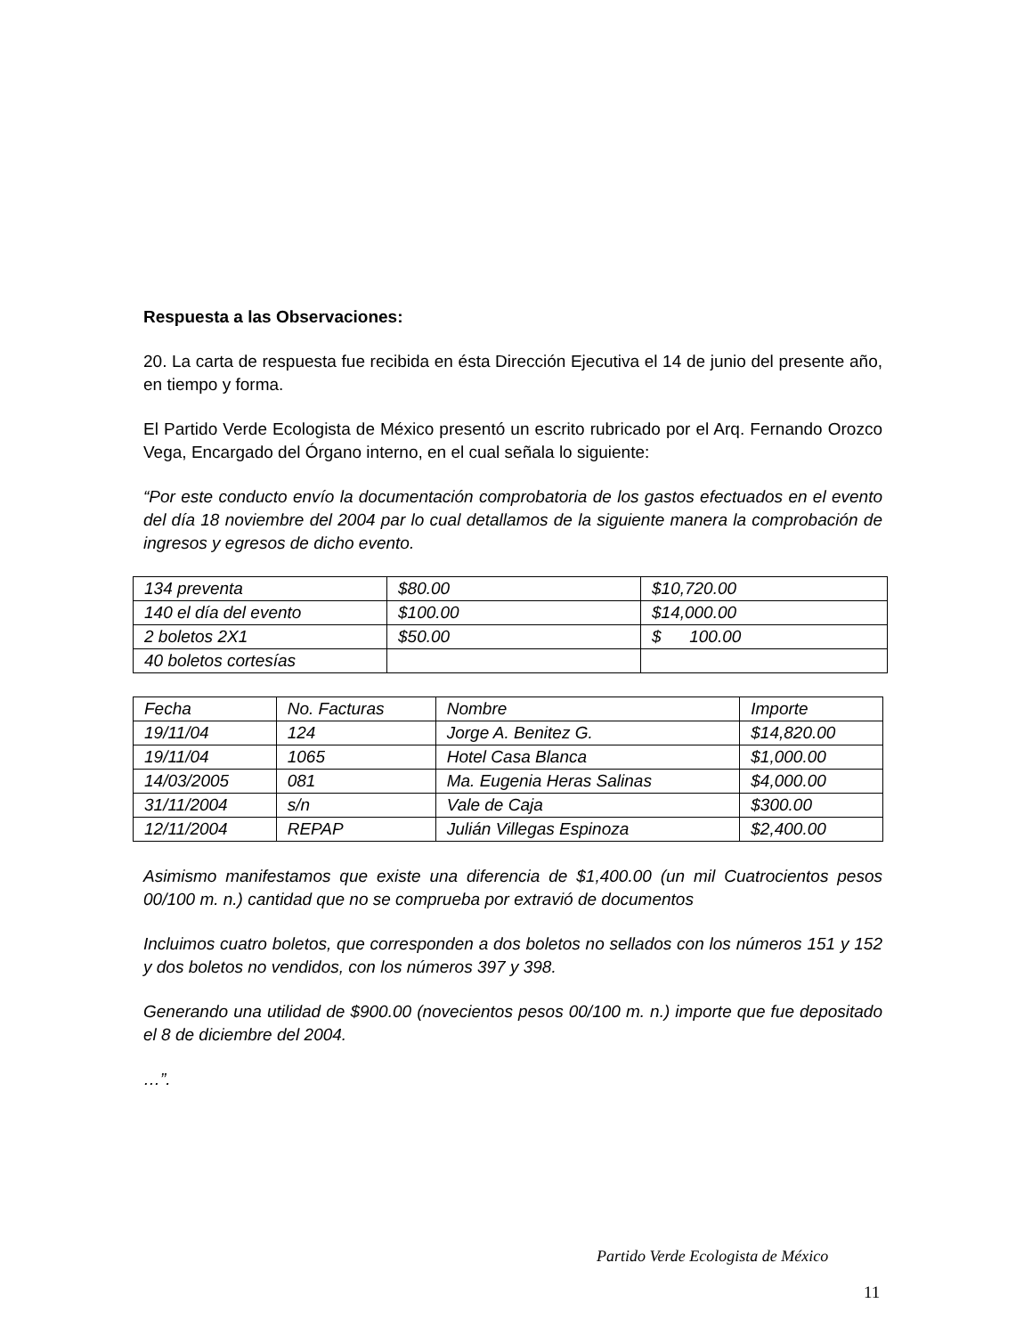Respuesta a las Observaciones:
20. La carta de respuesta fue recibida en ésta Dirección Ejecutiva el 14 de junio del presente año, en tiempo y forma.
El Partido Verde Ecologista de México presentó un escrito rubricado por el Arq. Fernando Orozco Vega, Encargado del Órgano interno, en el cual señala lo siguiente:
“Por este conducto envío la documentación comprobatoria de los gastos efectuados en el evento del día 18 noviembre del 2004 par lo cual detallamos de la siguiente manera la comprobación de ingresos y egresos de dicho evento.
| 134 preventa | $80.00 | $10,720.00 |
| 140 el día del evento | $100.00 | $14,000.00 |
| 2 boletos 2X1 | $50.00 | $ 100.00 |
| 40 boletos cortesías | | |
| Fecha | No. Facturas | Nombre | Importe |
| 19/11/04 | 124 | Jorge A. Benitez G. | $14,820.00 |
| 19/11/04 | 1065 | Hotel Casa Blanca | $1,000.00 |
| 14/03/2005 | 081 | Ma. Eugenia Heras Salinas | $4,000.00 |
| 31/11/2004 | s/n | Vale de Caja | $300.00 |
| 12/11/2004 | REPAP | Julián Villegas Espinoza | $2,400.00 |
Asimismo manifestamos que existe una diferencia de $1,400.00 (un mil Cuatrocientos pesos 00/100 m. n.) cantidad que no se comprueba por extravió de documentos
Incluimos cuatro boletos, que corresponden a dos boletos no sellados con los números 151 y 152 y dos boletos no vendidos, con los números 397 y 398.
Generando una utilidad de $900.00 (novecientos pesos 00/100 m. n.) importe que fue depositado el 8 de diciembre del 2004.
…”.
Partido Verde Ecologista de México
11